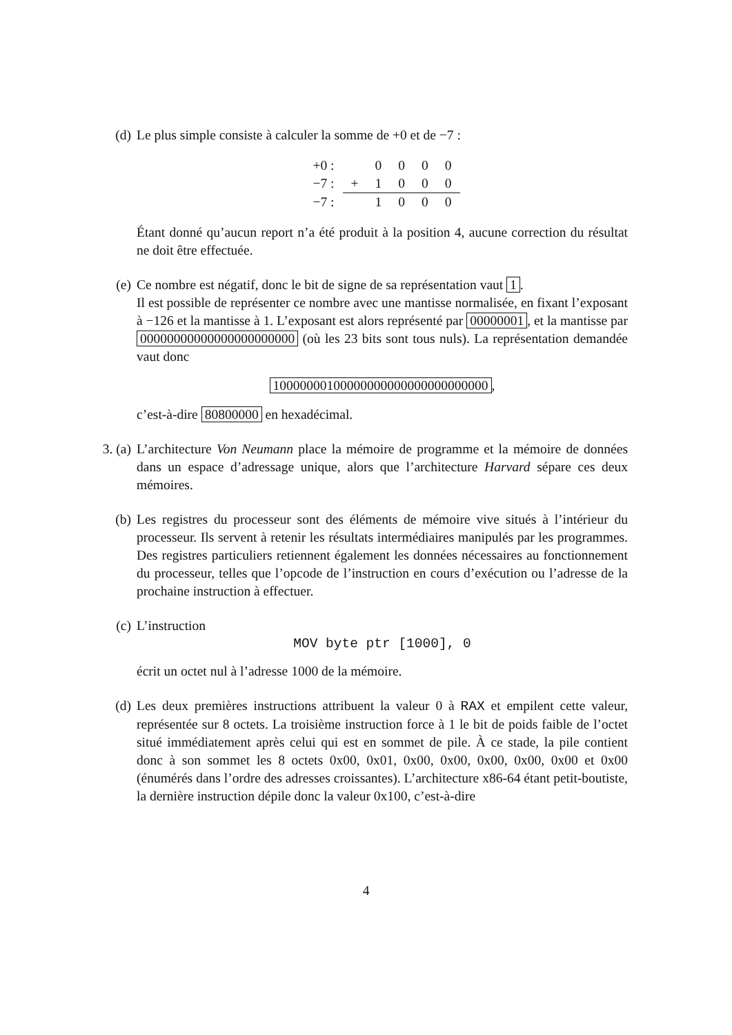(d) Le plus simple consiste à calculer la somme de +0 et de −7 :
| +0 : | | 0 | 0 | 0 | 0 |
| −7 : | + | 1 | 0 | 0 | 0 |
| −7 : | | 1 | 0 | 0 | 0 |
Étant donné qu’aucun report n’a été produit à la position 4, aucune correction du résultat ne doit être effectuée.
(e) Ce nombre est négatif, donc le bit de signe de sa représentation vaut 1.
Il est possible de représenter ce nombre avec une mantisse normalisée, en fixant l’exposant à −126 et la mantisse à 1. L’exposant est alors représenté par 00000001, et la mantisse par 00000000000000000000000 (où les 23 bits sont tous nuls). La représentation demandée vaut donc
10000000100000000000000000000000,
c’est-à-dire 80800000 en hexadécimal.
3. (a)
L’architecture Von Neumann place la mémoire de programme et la mémoire de données dans un espace d’adressage unique, alors que l’architecture Harvard sépare ces deux mémoires.
(b) Les registres du processeur sont des éléments de mémoire vive situés à l’intérieur du processeur. Ils servent à retenir les résultats intermédiaires manipulés par les programmes. Des registres particuliers retiennent également les données nécessaires au fonctionnement du processeur, telles que l’opcode de l’instruction en cours d’exécution ou l’adresse de la prochaine instruction à effectuer.
(c) L’instruction
MOV byte ptr [1000], 0
écrit un octet nul à l’adresse 1000 de la mémoire.
(d) Les deux premières instructions attribuent la valeur 0 à RAX et empilent cette valeur, représentée sur 8 octets. La troisième instruction force à 1 le bit de poids faible de l’octet situé immédiatement après celui qui est en sommet de pile. À ce stade, la pile contient donc à son sommet les 8 octets 0x00, 0x01, 0x00, 0x00, 0x00, 0x00, 0x00 et 0x00 (énumérés dans l’ordre des adresses croissantes). L’architecture x86-64 étant petit-boutiste, la dernière instruction dépile donc la valeur 0x100, c’est-à-dire
4